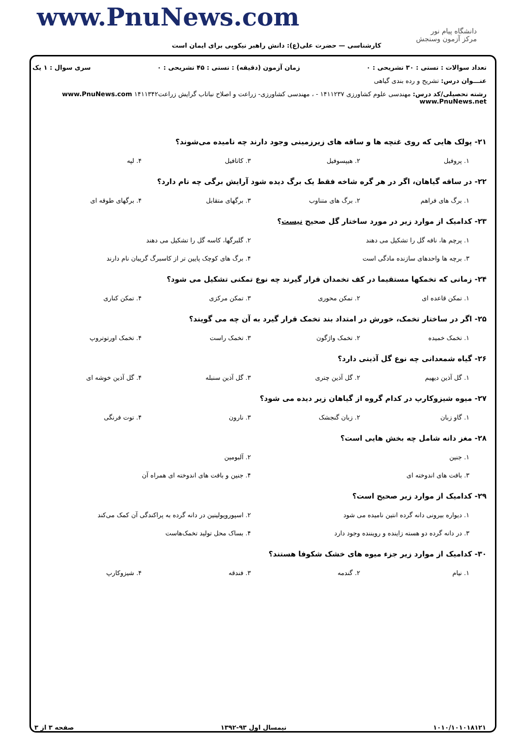www.PnuNews.com
دانشگاه پیام نور
مرکز آزمون وسنجش
کارشناسی — حضرت علی(ع): دانش راهبر نیکویی برای ایمان است
تعداد سوالات : تستی : ۳۰ تشریحی : ۰ زمان آزمون (دقیقه) : تستی : ۴۵ تشریحی : ۰ سری سوال : ۱ یک
عنـــوان درس: تشریح و رده بندی گیاهی
رشته تحصیلی/کد درس: مهندسی علوم کشاورزی ۱۴۱۱۲۳۷ - ، مهندسی کشاورزی- زراعت و اصلاح نباتاب گرایش زراعت۱۴۱۱۳۴۲ www.PnuNews.com www.PnuNews.net
۲۱- پولک هایی که روی غنچه ها و ساقه های زیرزمینی وجود دارند چه نامیده می‌شوند؟
۱. پروفیل ۲. هیپسوفیل ۳. کاتافیل ۴. لپه
۲۲- در ساقه گیاهان، اگر در هر گره شاخه فقط یک برگ دیده شود آرایش برگی چه نام دارد؟
۱. برگ های فراهم ۲. برگ های متناوب ۳. برگهای متقابل ۴. برگهای طوقه ای
۲۳- کدامیک از موارد زیر در مورد ساختار گل صحیح نیست؟
۱. پرچم ها، نافه گل را تشکیل می دهند ۲. گلبرگها، کاسه گل را تشکیل می دهند ۳. برچه ها واحدهای سازنده مادگی است ۴. برگ های کوچک پایین تر از کاسبرگ گریبان نام دارند
۲۴- زمانی که تخمکها مستقیما در کف تخمدان قرار گیرند چه نوع تمکنی تشکیل می شود؟
۱. تمکن قاعده ای ۲. تمکن محوری ۳. تمکن مرکزی ۴. تمکن کناری
۲۵- اگر در ساختار تخمک، خورش در امتداد بند تخمک قرار گیرد به آن چه می گویند؟
۱. تخمک خمیده ۲. تخمک واژگون ۳. تخمک راست ۴. تخمک اورتوتروپ
۲۶- گیاه شمعدانی چه نوع گل آذینی دارد؟
۱. گل آذین دیهیم ۲. گل آذین چتری ۳. گل آذین سنبله ۴. گل آذین خوشه ای
۲۷- میوه شیزوکارپ در کدام گروه از گیاهان زیر دیده می شود؟
۱. گاو زبان ۲. زبان گنجشک ۳. نارون ۴. توت فرنگی
۲۸- مغز دانه شامل چه بخش هایی است؟
۱. جنین ۲. آلبومین ۳. بافت های اندوخته ای ۴. جنین و بافت های اندوخته ای همراه آن
۲۹- کدامیک از موارد زیر صحیح است؟
۱. دیواره بیرونی دانه گرده انتین نامیده می شود ۲. اسپوروپولینین در دانه گرده به پراکندگی آن کمک می‌کند ۳. در دانه گرده دو هسته زاینده و رویننده وجود دارد ۴. بساک محل تولید تخمک‌هاست
۳۰- کدامیک از موارد زیر جزء میوه های خشک شکوفا هستند؟
۱. نیام ۲. گندمه ۳. فندقه ۴. شیزوکارپ
۱۰۱۰/۱۰۱۰۱۸۱۲۱ نیمسال اول ۹۳-۱۳۹۲ صفحه ۳ از ۳